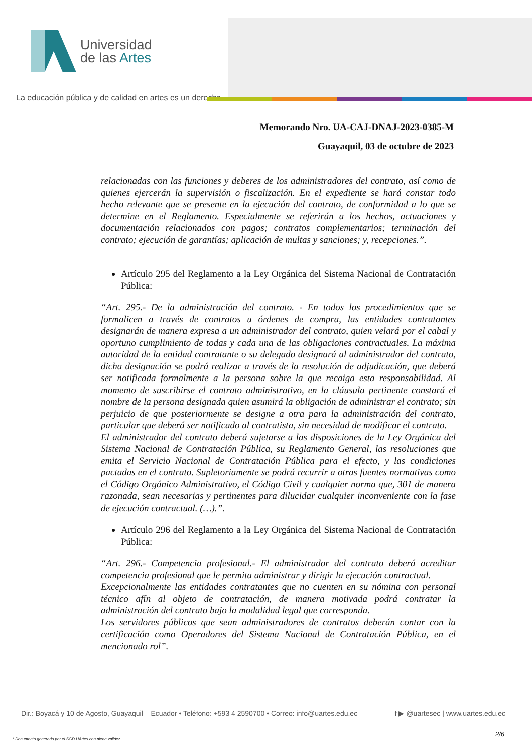Universidad
de las Artes
La educación pública y de calidad en artes es un derecho
Memorando Nro. UA-CAJ-DNAJ-2023-0385-M
Guayaquil, 03 de octubre de 2023
relacionadas con las funciones y deberes de los administradores del contrato, así como de quienes ejercerán la supervisión o fiscalización. En el expediente se hará constar todo hecho relevante que se presente en la ejecución del contrato, de conformidad a lo que se determine en el Reglamento. Especialmente se referirán a los hechos, actuaciones y documentación relacionados con pagos; contratos complementarios; terminación del contrato; ejecución de garantías; aplicación de multas y sanciones; y, recepciones.”.
Artículo 295 del Reglamento a la Ley Orgánica del Sistema Nacional de Contratación Pública:
“Art. 295.- De la administración del contrato. - En todos los procedimientos que se formalicen a través de contratos u órdenes de compra, las entidades contratantes designarán de manera expresa a un administrador del contrato, quien velará por el cabal y oportuno cumplimiento de todas y cada una de las obligaciones contractuales. La máxima autoridad de la entidad contratante o su delegado designará al administrador del contrato, dicha designación se podrá realizar a través de la resolución de adjudicación, que deberá ser notificada formalmente a la persona sobre la que recaiga esta responsabilidad. Al momento de suscribirse el contrato administrativo, en la cláusula pertinente constará el nombre de la persona designada quien asumirá la obligación de administrar el contrato; sin perjuicio de que posteriormente se designe a otra para la administración del contrato, particular que deberá ser notificado al contratista, sin necesidad de modificar el contrato.
El administrador del contrato deberá sujetarse a las disposiciones de la Ley Orgánica del Sistema Nacional de Contratación Pública, su Reglamento General, las resoluciones que emita el Servicio Nacional de Contratación Pública para el efecto, y las condiciones pactadas en el contrato. Supletoriamente se podrá recurrir a otras fuentes normativas como el Código Orgánico Administrativo, el Código Civil y cualquier norma que, 301 de manera razonada, sean necesarias y pertinentes para dilucidar cualquier inconveniente con la fase de ejecución contractual. (…).”.
Artículo 296 del Reglamento a la Ley Orgánica del Sistema Nacional de Contratación Pública:
“Art. 296.- Competencia profesional.- El administrador del contrato deberá acreditar competencia profesional que le permita administrar y dirigir la ejecución contractual.
Excepcionalmente las entidades contratantes que no cuenten en su nómina con personal técnico afín al objeto de contratación, de manera motivada podrá contratar la administración del contrato bajo la modalidad legal que corresponda.
Los servidores públicos que sean administradores de contratos deberán contar con la certificación como Operadores del Sistema Nacional de Contratación Pública, en el mencionado rol”.
Dir.: Boyacá y 10 de Agosto, Guayaquil – Ecuador • Teléfono: +593 4 2590700 • Correo: info@uartes.edu.ec f ▶ @uartesec | www.uartes.edu.ec
2/6
* Documento generado por el SGD UArtes con plena validez